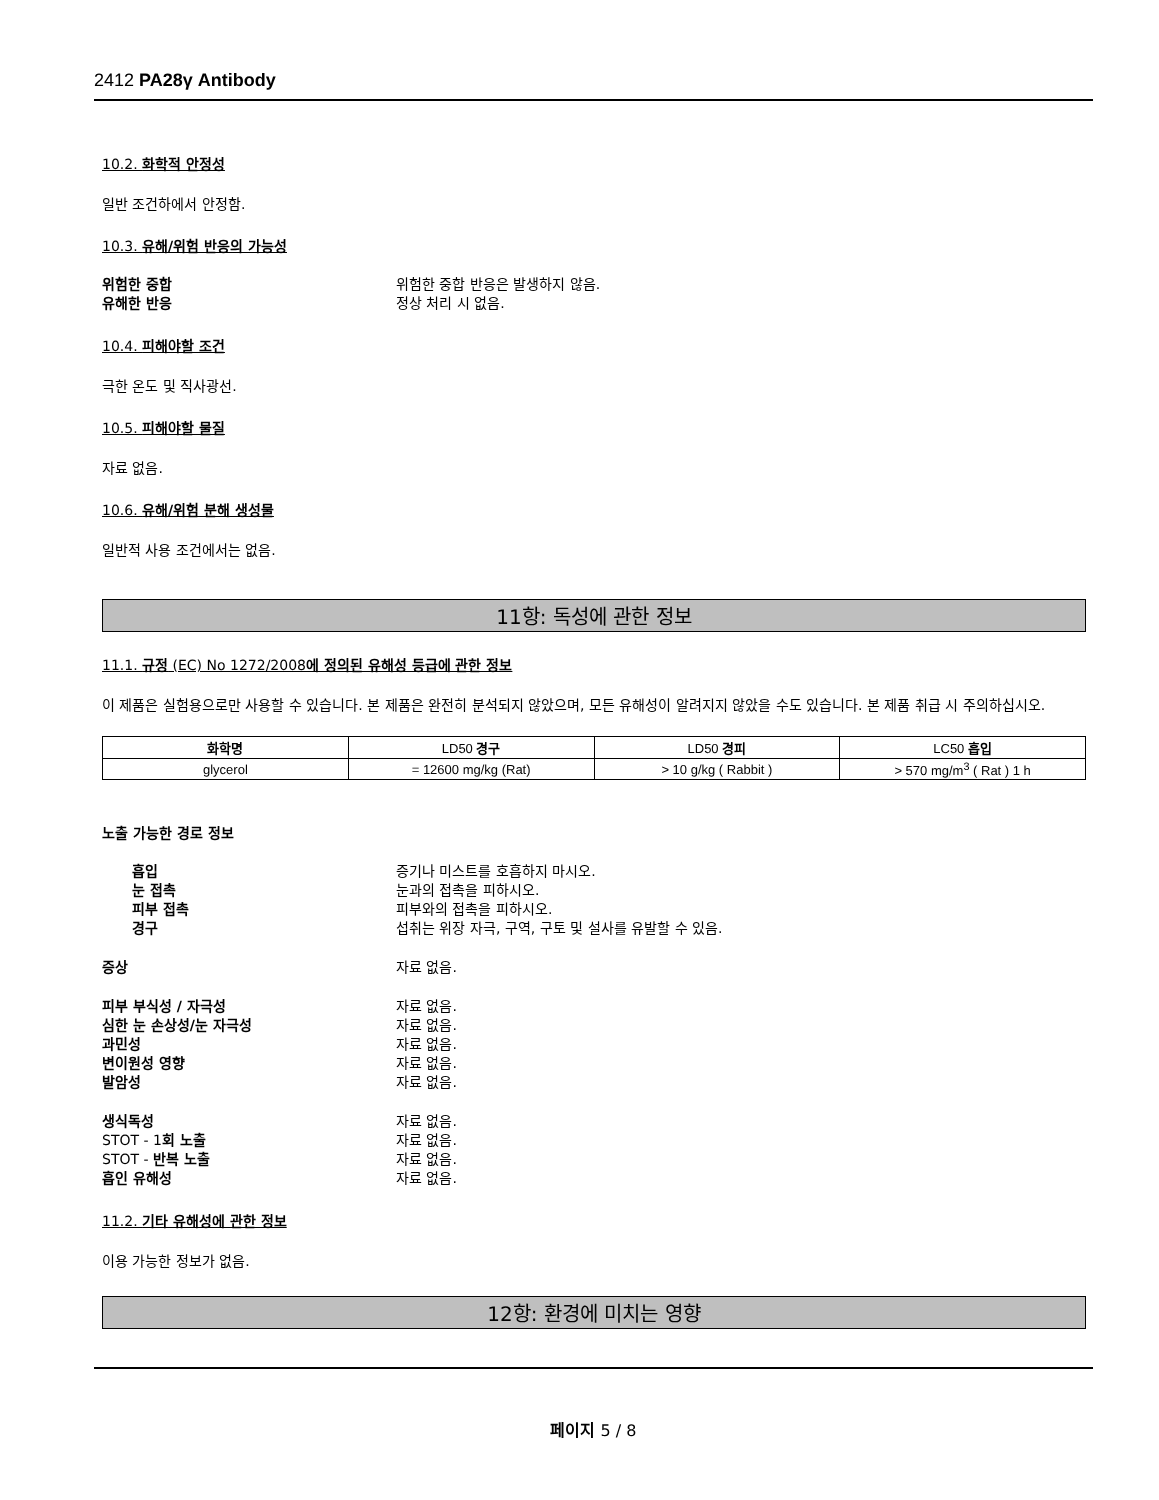2412 PA28γ Antibody
10.2. 화학적 안정성
일반 조건하에서 안정함.
10.3. 유해/위험 반응의 가능성
위험한 중합 위험한 중합 반응은 발생하지 않음.
유해한 반응 정상 처리 시 없음.
10.4. 피해야할 조건
극한 온도 및 직사광선.
10.5. 피해야할 물질
자료 없음.
10.6. 유해/위험 분해 생성물
일반적 사용 조건에서는 없음.
11항: 독성에 관한 정보
11.1. 규정 (EC) No 1272/2008에 정의된 유해성 등급에 관한 정보
이 제품은 실험용으로만 사용할 수 있습니다. 본 제품은 완전히 분석되지 않았으며, 모든 유해성이 알려지지 않았을 수도 있습니다. 본 제품 취급 시 주의하십시오.
| 화학명 | LD50 경구 | LD50 경피 | LC50 흡입 |
| --- | --- | --- | --- |
| glycerol | = 12600 mg/kg (Rat) | > 10 g/kg ( Rabbit ) | > 570 mg/m<sup>3</sup> ( Rat ) 1 h |
노출 가능한 경로 정보
흡입 증기나 미스트를 호흡하지 마시오.
눈 접촉 눈과의 접촉을 피하시오.
피부 접촉 피부와의 접촉을 피하시오.
경구 섭취는 위장 자극, 구역, 구토 및 설사를 유발할 수 있음.
증상 자료 없음.
피부 부식성 / 자극성 자료 없음.
심한 눈 손상성/눈 자극성 자료 없음.
과민성 자료 없음.
변이원성 영향 자료 없음.
발암성 자료 없음.
생식독성 자료 없음.
STOT - 1회 노출 자료 없음.
STOT - 반복 노출 자료 없음.
흡인 유해성 자료 없음.
11.2. 기타 유해성에 관한 정보
이용 가능한 정보가 없음.
12항: 환경에 미치는 영향
페이지 5 / 8